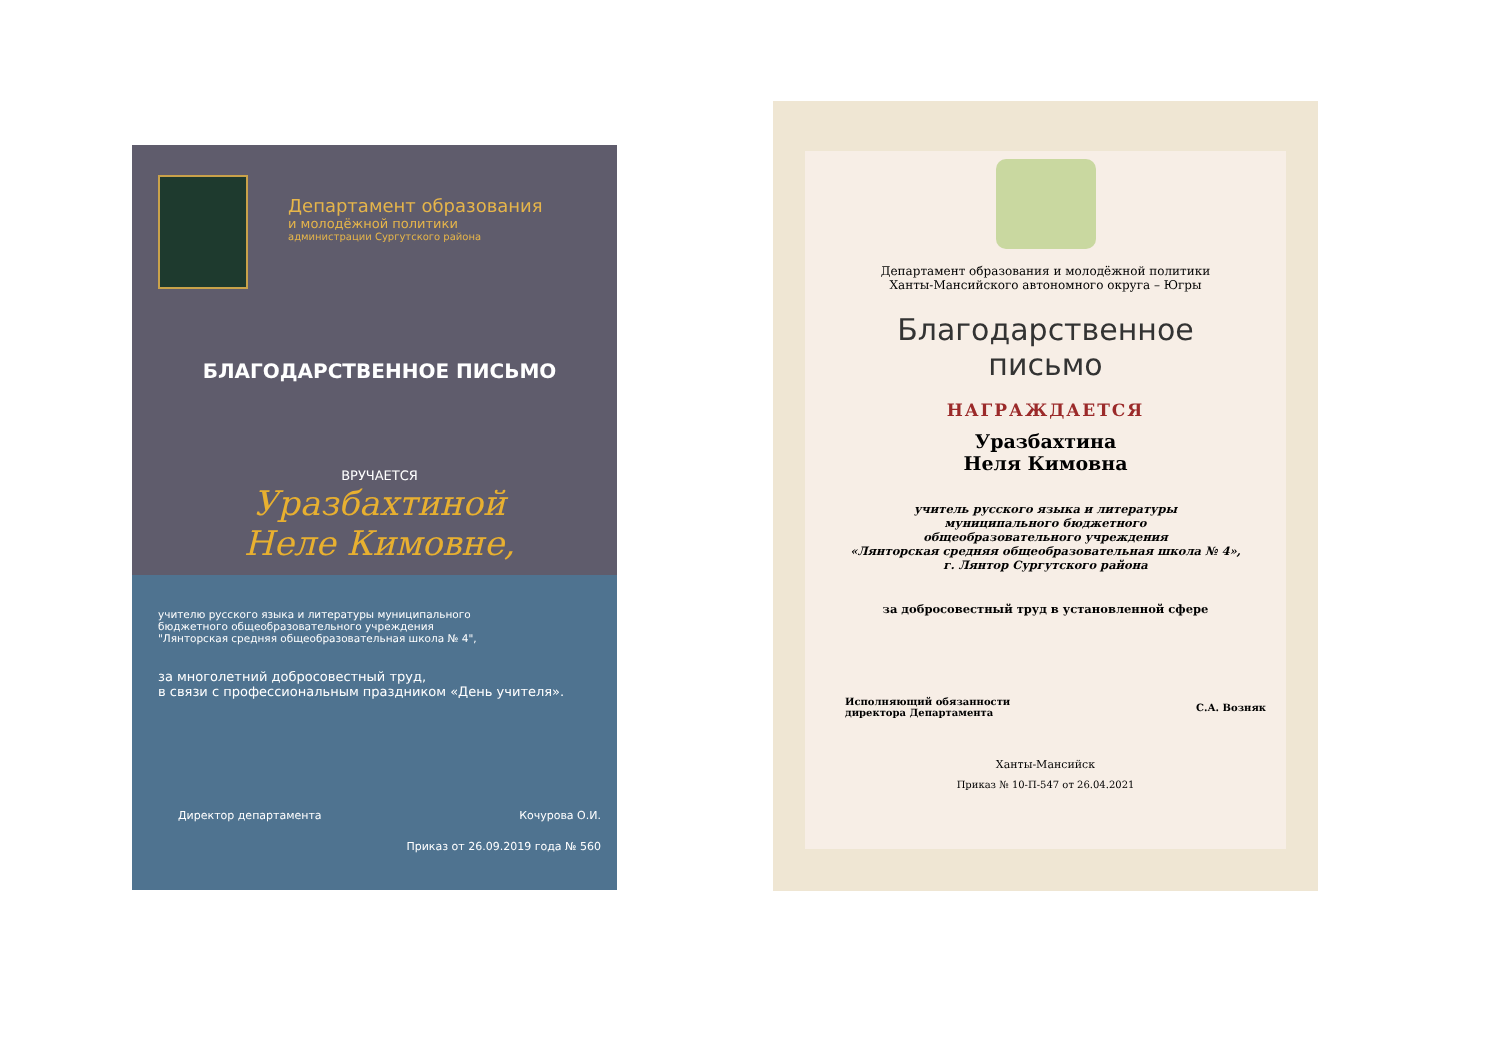Департамент образования
и молодёжной политики
администрации Сургутского района
БЛАГОДАРСТВЕННОЕ ПИСЬМО
ВРУЧАЕТСЯ
Уразбахтиной
Неле Кимовне,
учителю русского языка и литературы муниципального
бюджетного общеобразовательного учреждения
"Лянторская средняя общеобразовательная школа № 4",
за многолетний добросовестный труд,
в связи с профессиональным праздником «День учителя».
Директор департамента Кочурова О.И.
Приказ от 26.09.2019 года № 560
Департамент образования и молодёжной политики
Ханты-Мансийского автономного округа – Югры
Благодарственное
письмо
НАГРАЖДАЕТСЯ
Уразбахтина
Неля Кимовна
учитель русского языка и литературы
муниципального бюджетного
общеобразовательного учреждения
«Лянторская средняя общеобразовательная школа № 4»,
г. Лянтор Сургутского района
за добросовестный труд в установленной сфере
Исполняющий обязанности
директора Департамента С.А. Возняк
Ханты-Мансийск
Приказ № 10-П-547 от 26.04.2021